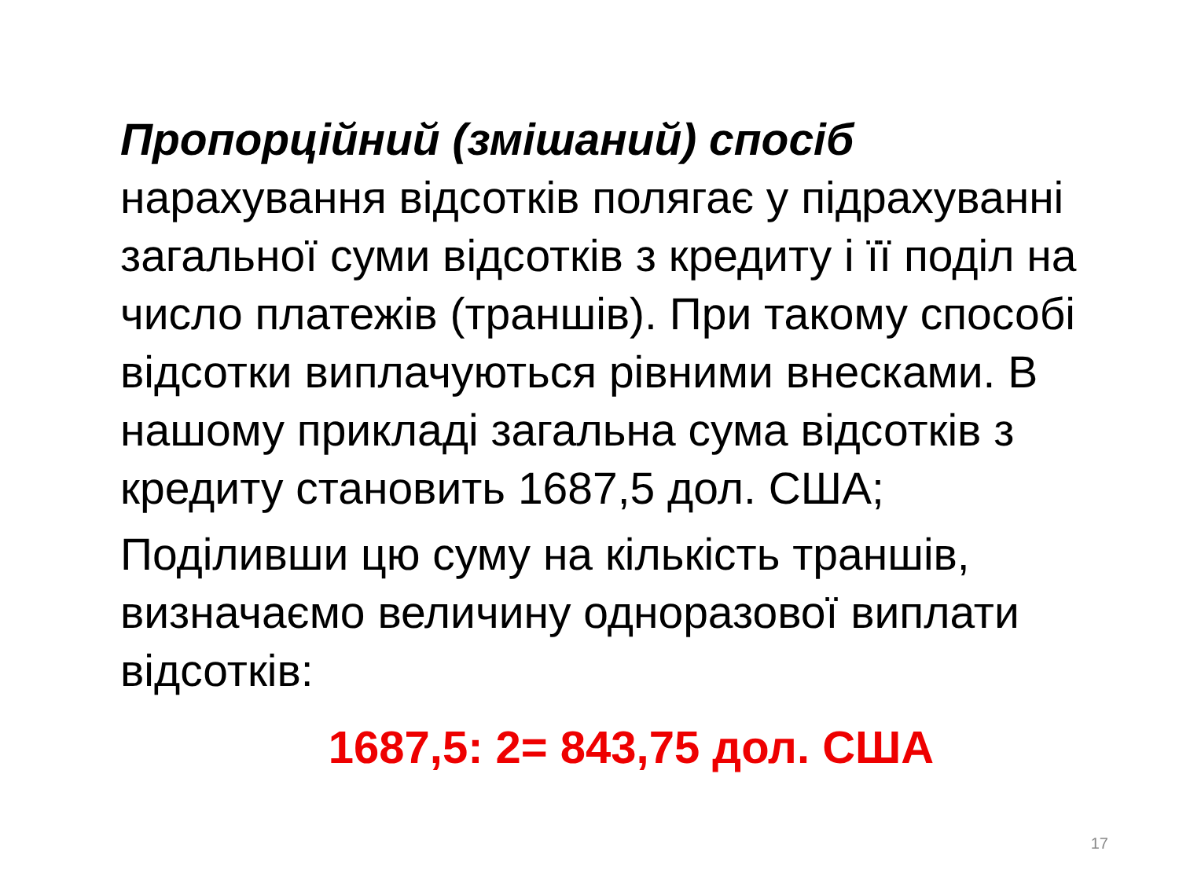Пропорційний (змішаний) спосіб нарахування відсотків полягає у підрахуванні загальної суми відсотків з кредиту і її поділ на число платежів (траншів). При такому способі відсотки виплачуються рівними внесками. В нашому прикладі загальна сума відсотків з кредиту становить 1687,5 дол. США;
Поділивши цю суму на кількість траншів, визначаємо величину одноразової виплати відсотків:
1687,5: 2= 843,75 дол. США
17